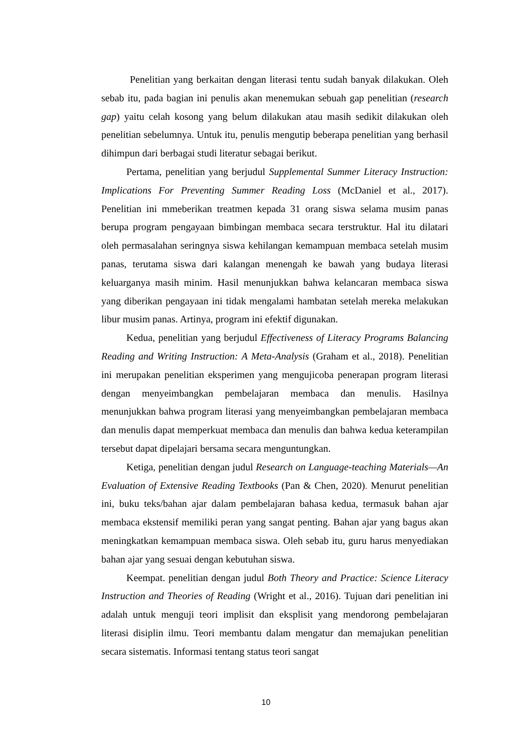Penelitian yang berkaitan dengan literasi tentu sudah banyak dilakukan. Oleh sebab itu, pada bagian ini penulis akan menemukan sebuah gap penelitian (research gap) yaitu celah kosong yang belum dilakukan atau masih sedikit dilakukan oleh penelitian sebelumnya. Untuk itu, penulis mengutip beberapa penelitian yang berhasil dihimpun dari berbagai studi literatur sebagai berikut.
Pertama, penelitian yang berjudul Supplemental Summer Literacy Instruction: Implications For Preventing Summer Reading Loss (McDaniel et al., 2017). Penelitian ini mmeberikan treatmen kepada 31 orang siswa selama musim panas berupa program pengayaan bimbingan membaca secara terstruktur. Hal itu dilatari oleh permasalahan seringnya siswa kehilangan kemampuan membaca setelah musim panas, terutama siswa dari kalangan menengah ke bawah yang budaya literasi keluarganya masih minim. Hasil menunjukkan bahwa kelancaran membaca siswa yang diberikan pengayaan ini tidak mengalami hambatan setelah mereka melakukan libur musim panas. Artinya, program ini efektif digunakan.
Kedua, penelitian yang berjudul Effectiveness of Literacy Programs Balancing Reading and Writing Instruction: A Meta-Analysis (Graham et al., 2018). Penelitian ini merupakan penelitian eksperimen yang mengujicoba penerapan program literasi dengan menyeimbangkan pembelajaran membaca dan menulis. Hasilnya menunjukkan bahwa program literasi yang menyeimbangkan pembelajaran membaca dan menulis dapat memperkuat membaca dan menulis dan bahwa kedua keterampilan tersebut dapat dipelajari bersama secara menguntungkan.
Ketiga, penelitian dengan judul Research on Language-teaching Materials—An Evaluation of Extensive Reading Textbooks (Pan & Chen, 2020). Menurut penelitian ini, buku teks/bahan ajar dalam pembelajaran bahasa kedua, termasuk bahan ajar membaca ekstensif memiliki peran yang sangat penting. Bahan ajar yang bagus akan meningkatkan kemampuan membaca siswa. Oleh sebab itu, guru harus menyediakan bahan ajar yang sesuai dengan kebutuhan siswa.
Keempat. penelitian dengan judul Both Theory and Practice: Science Literacy Instruction and Theories of Reading (Wright et al., 2016). Tujuan dari penelitian ini adalah untuk menguji teori implisit dan eksplisit yang mendorong pembelajaran literasi disiplin ilmu. Teori membantu dalam mengatur dan memajukan penelitian secara sistematis. Informasi tentang status teori sangat
10